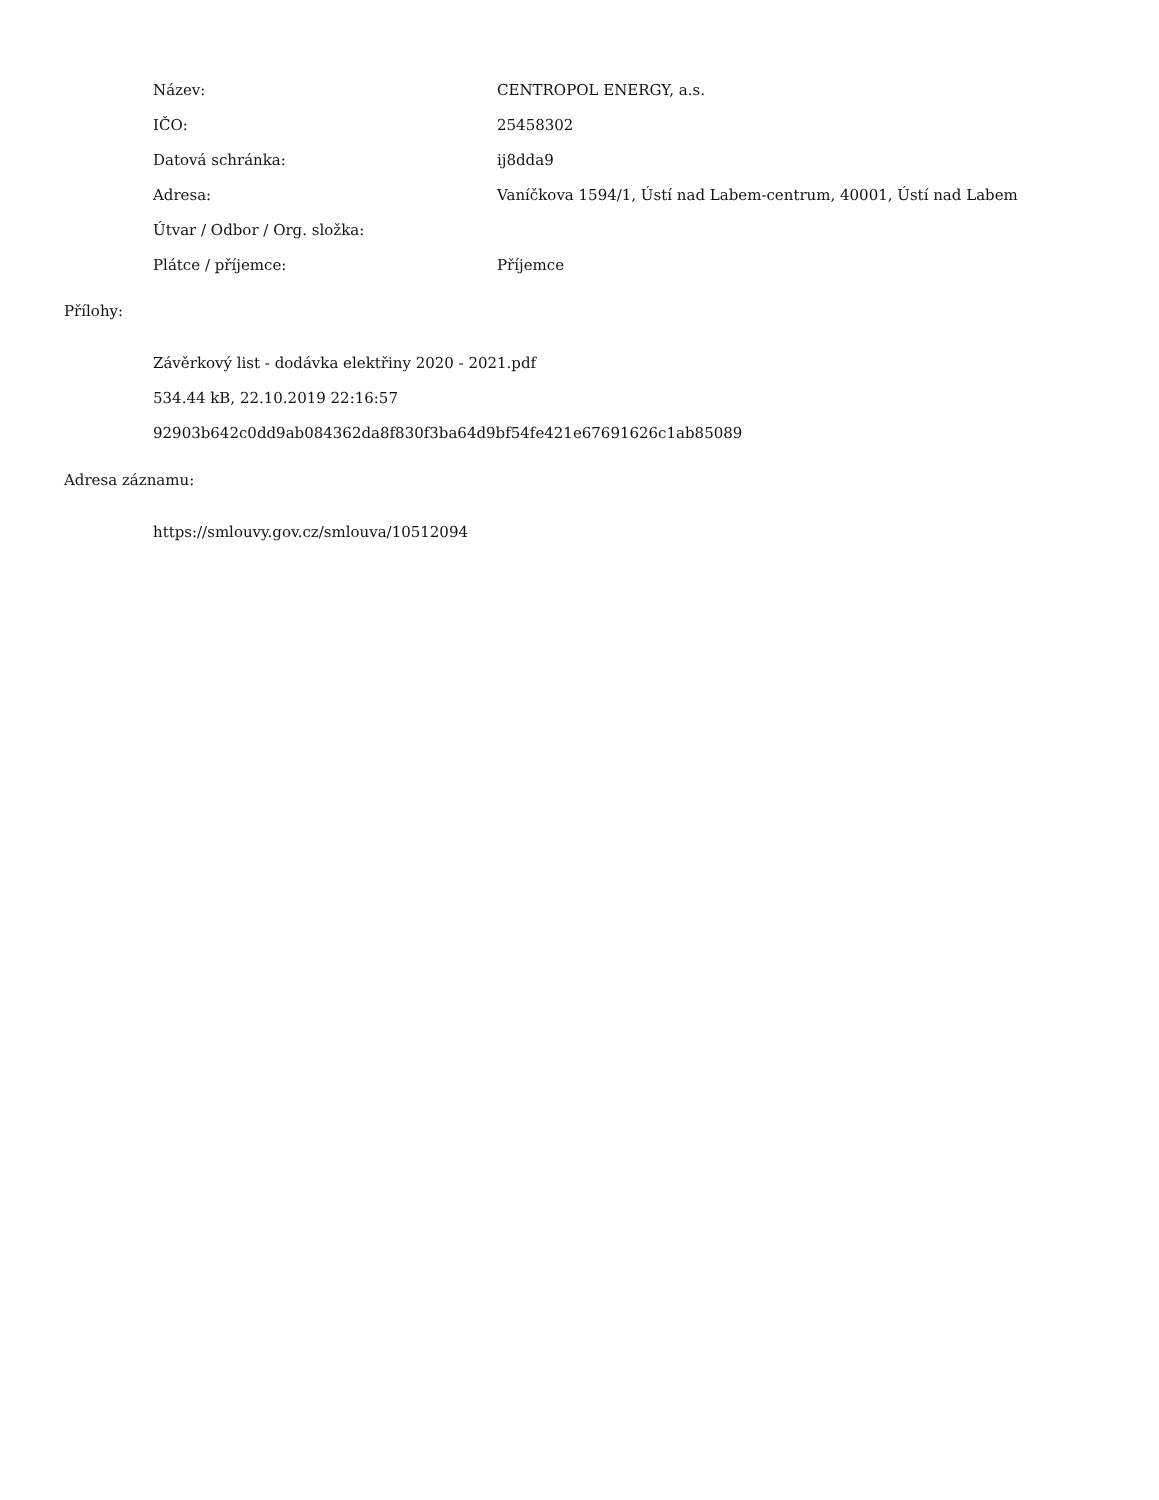| Název: | CENTROPOL ENERGY, a.s. |
| IČO: | 25458302 |
| Datová schránka: | ij8dda9 |
| Adresa: | Vaníčkova 1594/1, Ústí nad Labem-centrum, 40001, Ústí nad Labem |
| Útvar / Odbor / Org. složka: | |
| Plátce / příjemce: | Příjemce |
Přílohy:
Závěrkový list - dodávka elektřiny 2020 - 2021.pdf
534.44 kB, 22.10.2019 22:16:57
92903b642c0dd9ab084362da8f830f3ba64d9bf54fe421e67691626c1ab85089
Adresa záznamu:
https://smlouvy.gov.cz/smlouva/10512094